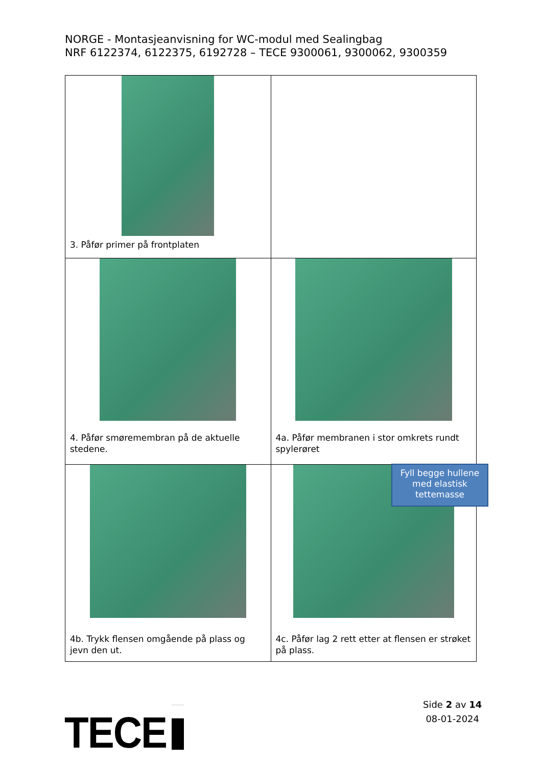NORGE - Montasjeanvisning for WC-modul med Sealingbag
NRF 6122374, 6122375, 6192728 – TECE 9300061, 9300062, 9300359
| 3. Påfør primer på frontplaten | |
| 4. Påfør smøremembran på de aktuelle stedene. | 4a. Påfør membranen i stor omkrets rundt spylerøret |
| 4b. Trykk flensen omgående på plass og jevn den ut. | 4c. Påfør lag 2 rett etter at flensen er strøket på plass. |
Fyll begge hullene med elastisk tettemasse
Side 2 av 14
08-01-2024
TECE